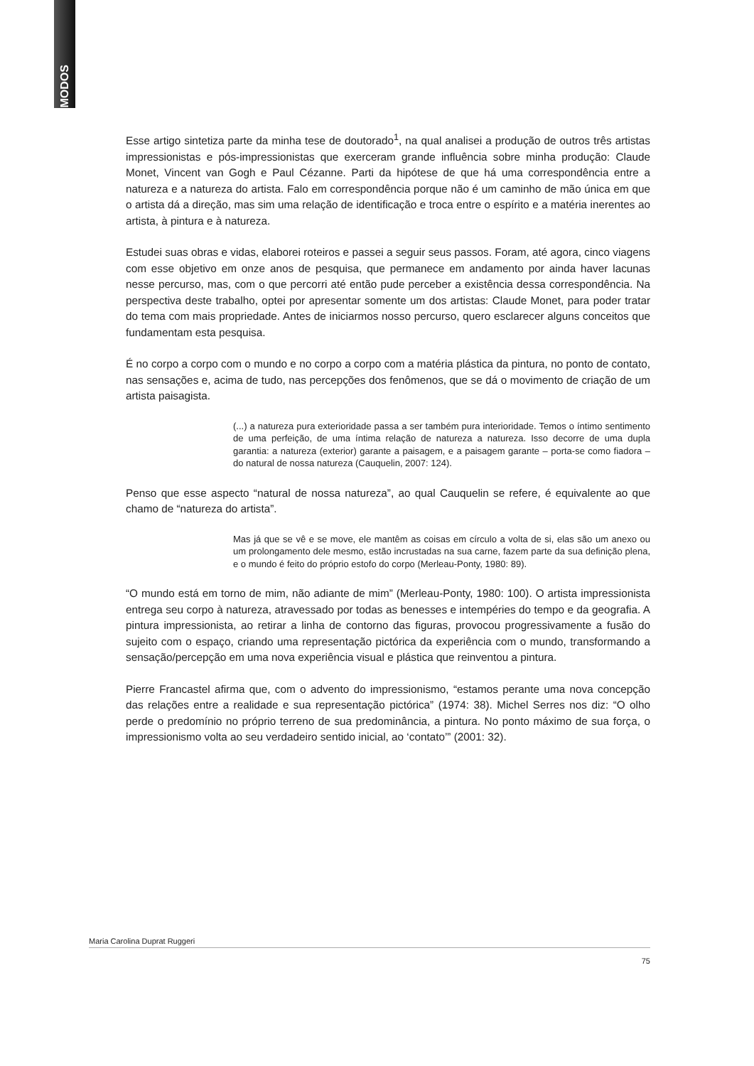MODOS
Esse artigo sintetiza parte da minha tese de doutorado<sup>1</sup>, na qual analisei a produção de outros três artistas impressionistas e pós-impressionistas que exerceram grande influência sobre minha produção: Claude Monet, Vincent van Gogh e Paul Cézanne. Parti da hipótese de que há uma correspondência entre a natureza e a natureza do artista. Falo em correspondência porque não é um caminho de mão única em que o artista dá a direção, mas sim uma relação de identificação e troca entre o espírito e a matéria inerentes ao artista, à pintura e à natureza.
Estudei suas obras e vidas, elaborei roteiros e passei a seguir seus passos. Foram, até agora, cinco viagens com esse objetivo em onze anos de pesquisa, que permanece em andamento por ainda haver lacunas nesse percurso, mas, com o que percorri até então pude perceber a existência dessa correspondência. Na perspectiva deste trabalho, optei por apresentar somente um dos artistas: Claude Monet, para poder tratar do tema com mais propriedade. Antes de iniciarmos nosso percurso, quero esclarecer alguns conceitos que fundamentam esta pesquisa.
É no corpo a corpo com o mundo e no corpo a corpo com a matéria plástica da pintura, no ponto de contato, nas sensações e, acima de tudo, nas percepções dos fenômenos, que se dá o movimento de criação de um artista paisagista.
(...) a natureza pura exterioridade passa a ser também pura interioridade. Temos o íntimo sentimento de uma perfeição, de uma íntima relação de natureza a natureza. Isso decorre de uma dupla garantia: a natureza (exterior) garante a paisagem, e a paisagem garante – porta-se como fiadora – do natural de nossa natureza (Cauquelin, 2007: 124).
Penso que esse aspecto “natural de nossa natureza”, ao qual Cauquelin se refere, é equivalente ao que chamo de “natureza do artista”.
Mas já que se vê e se move, ele mantêm as coisas em círculo a volta de si, elas são um anexo ou um prolongamento dele mesmo, estão incrustadas na sua carne, fazem parte da sua definição plena, e o mundo é feito do próprio estofo do corpo (Merleau-Ponty, 1980: 89).
“O mundo está em torno de mim, não adiante de mim” (Merleau-Ponty, 1980: 100). O artista impressionista entrega seu corpo à natureza, atravessado por todas as benesses e intempéries do tempo e da geografia. A pintura impressionista, ao retirar a linha de contorno das figuras, provocou progressivamente a fusão do sujeito com o espaço, criando uma representação pictórica da experiência com o mundo, transformando a sensação/percepção em uma nova experiência visual e plástica que reinventou a pintura.
Pierre Francastel afirma que, com o advento do impressionismo, “estamos perante uma nova concepção das relações entre a realidade e sua representação pictórica” (1974: 38). Michel Serres nos diz: “O olho perde o predomínio no próprio terreno de sua predominância, a pintura. No ponto máximo de sua força, o impressionismo volta ao seu verdadeiro sentido inicial, ao ‘contato’” (2001: 32).
Maria Carolina Duprat Ruggeri
75